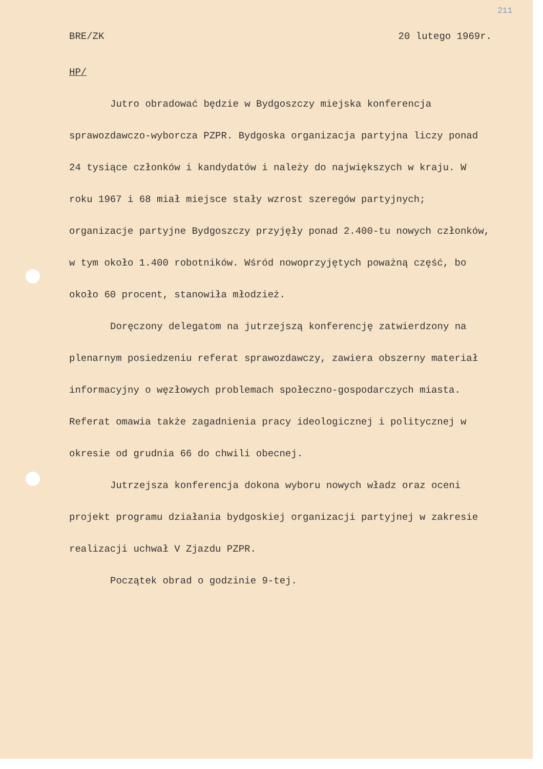211
BRE/ZK 20 lutego 1969r.
HP/
Jutro obradować będzie w Bydgoszczy miejska konferencja sprawozdawczo-wyborcza PZPR. Bydgoska organizacja partyjna liczy ponad 24 tysiące członków i kandydatów i należy do największych w kraju. W roku 1967 i 68 miał miejsce stały wzrost szeregów partyjnych; organizacje partyjne Bydgoszczy przyjęły ponad 2.400-tu nowych członków, w tym około 1.400 robotników. Wśród nowoprzyjętych poważną część, bo około 60 procent, stanowiła młodzież.
Doręczony delegatom na jutrzejszą konferencję zatwierdzony na plenarnym posiedzeniu referat sprawozdawczy, zawiera obszerny materiał informacyjny o węzłowych problemach społeczno-gospodarczych miasta. Referat omawia także zagadnienia pracy ideologicznej i politycznej w okresie od grudnia 66 do chwili obecnej.
Jutrzejsza konferencja dokona wyboru nowych władz oraz oceni projekt programu działania bydgoskiej organizacji partyjnej w zakresie realizacji uchwał V Zjazdu PZPR.
Początek obrad o godzinie 9-tej.